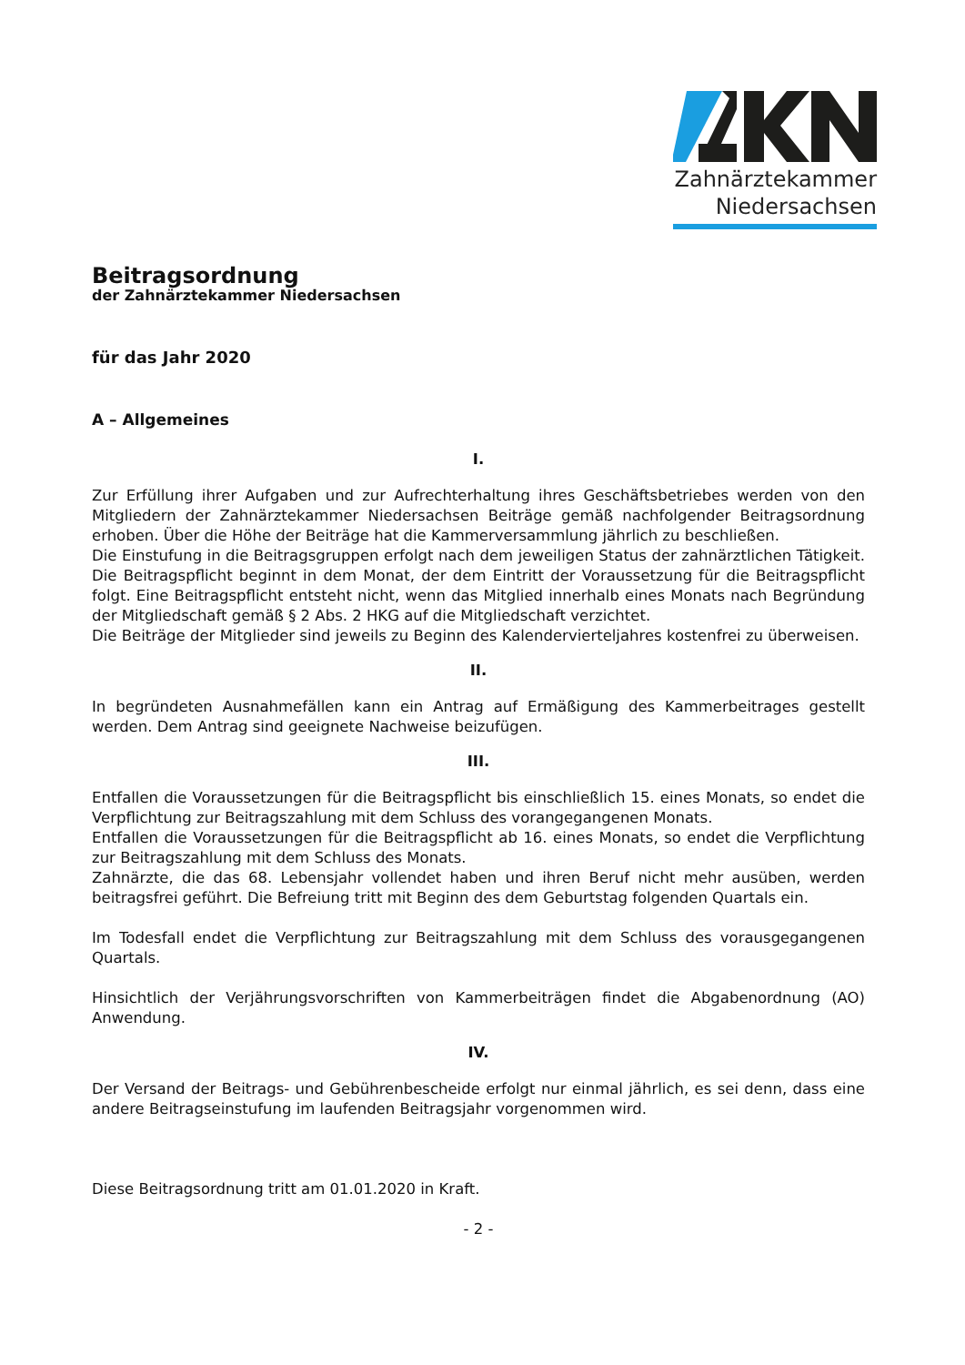Zahnärztekammer
Niedersachsen
Beitragsordnung
der Zahnärztekammer Niedersachsen
für das Jahr 2020
A – Allgemeines
I.
Zur Erfüllung ihrer Aufgaben und zur Aufrechterhaltung ihres Geschäftsbetriebes werden von den Mitgliedern der Zahnärztekammer Niedersachsen Beiträge gemäß nachfolgender Beitragsordnung erhoben. Über die Höhe der Beiträge hat die Kammerversammlung jährlich zu beschließen.
Die Einstufung in die Beitragsgruppen erfolgt nach dem jeweiligen Status der zahnärztlichen Tätigkeit. Die Beitragspflicht beginnt in dem Monat, der dem Eintritt der Voraussetzung für die Beitragspflicht folgt. Eine Beitragspflicht entsteht nicht, wenn das Mitglied innerhalb eines Monats nach Begründung der Mitgliedschaft gemäß § 2 Abs. 2 HKG auf die Mitgliedschaft verzichtet.
Die Beiträge der Mitglieder sind jeweils zu Beginn des Kalendervierteljahres kostenfrei zu überweisen.
II.
In begründeten Ausnahmefällen kann ein Antrag auf Ermäßigung des Kammerbeitrages gestellt werden. Dem Antrag sind geeignete Nachweise beizufügen.
III.
Entfallen die Voraussetzungen für die Beitragspflicht bis einschließlich 15. eines Monats, so endet die Verpflichtung zur Beitragszahlung mit dem Schluss des vorangegangenen Monats.
Entfallen die Voraussetzungen für die Beitragspflicht ab 16. eines Monats, so endet die Verpflichtung zur Beitragszahlung mit dem Schluss des Monats.
Zahnärzte, die das 68. Lebensjahr vollendet haben und ihren Beruf nicht mehr ausüben, werden beitragsfrei geführt. Die Befreiung tritt mit Beginn des dem Geburtstag folgenden Quartals ein.
Im Todesfall endet die Verpflichtung zur Beitragszahlung mit dem Schluss des vorausgegangenen Quartals.
Hinsichtlich der Verjährungsvorschriften von Kammerbeiträgen findet die Abgabenordnung (AO) Anwendung.
IV.
Der Versand der Beitrags- und Gebührenbescheide erfolgt nur einmal jährlich, es sei denn, dass eine andere Beitragseinstufung im laufenden Beitragsjahr vorgenommen wird.
Diese Beitragsordnung tritt am 01.01.2020 in Kraft.
- 2 -